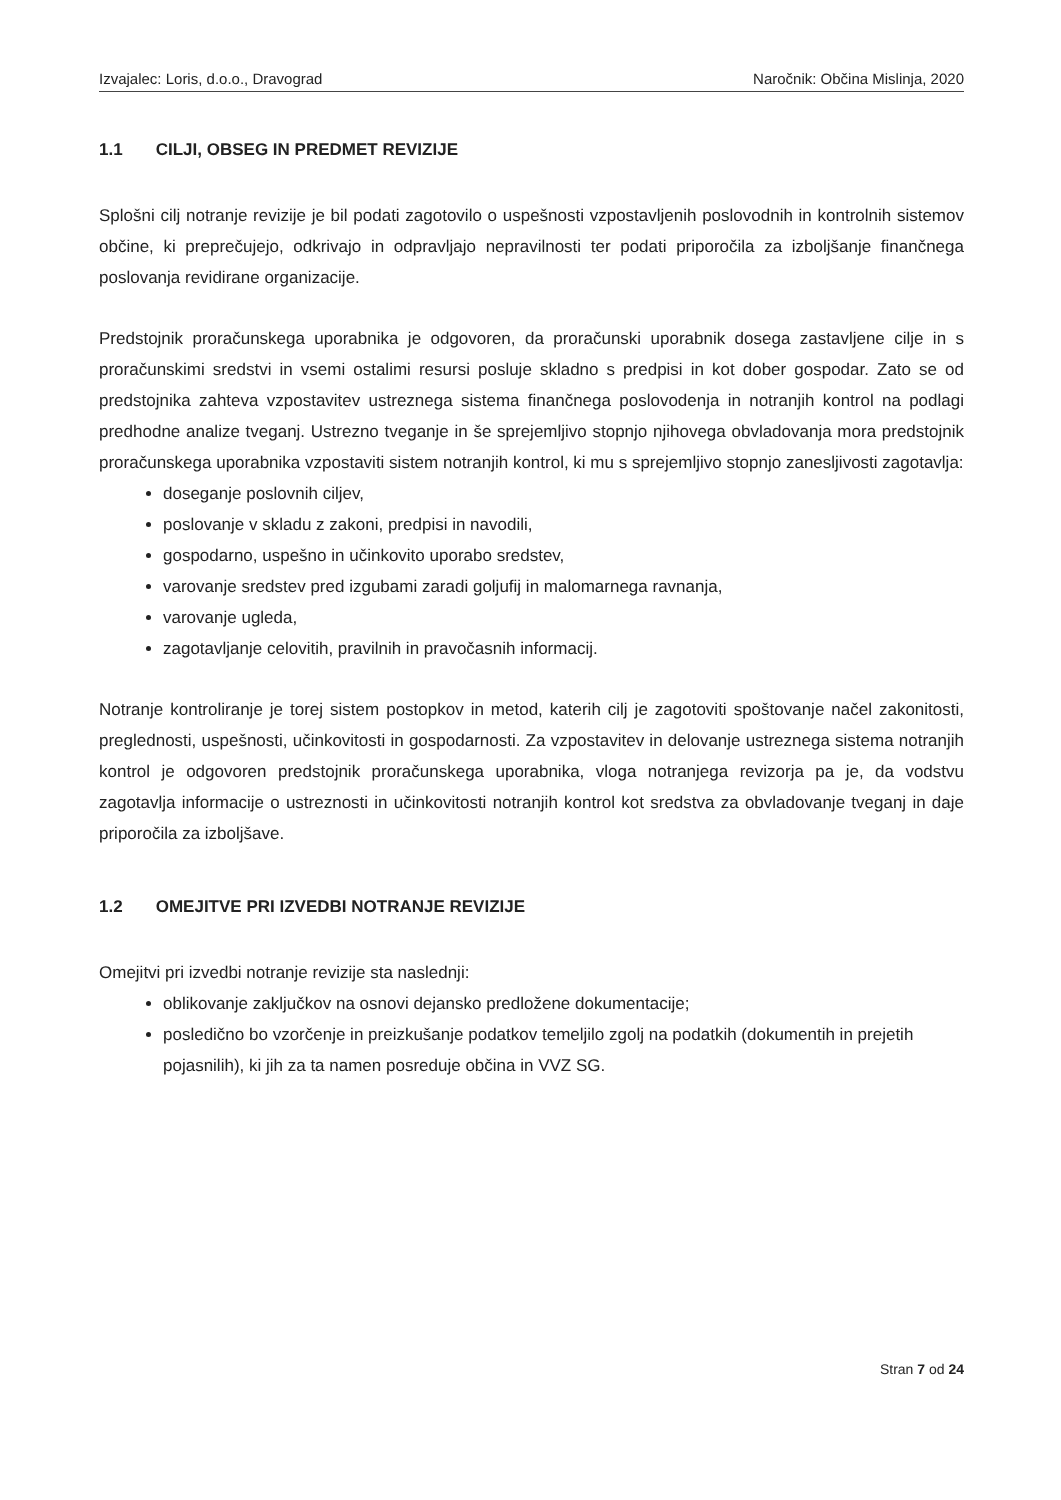Izvajalec: Loris, d.o.o., Dravograd Naročnik: Občina Mislinja, 2020
1.1 CILJI, OBSEG IN PREDMET REVIZIJE
Splošni cilj notranje revizije je bil podati zagotovilo o uspešnosti vzpostavljenih poslovodnih in kontrolnih sistemov občine, ki preprečujejo, odkrivajo in odpravljajo nepravilnosti ter podati priporočila za izboljšanje finančnega poslovanja revidirane organizacije.
Predstojnik proračunskega uporabnika je odgovoren, da proračunski uporabnik dosega zastavljene cilje in s proračunskimi sredstvi in vsemi ostalimi resursi posluje skladno s predpisi in kot dober gospodar. Zato se od predstojnika zahteva vzpostavitev ustreznega sistema finančnega poslovodenja in notranjih kontrol na podlagi predhodne analize tveganj. Ustrezno tveganje in še sprejemljivo stopnjo njihovega obvladovanja mora predstojnik proračunskega uporabnika vzpostaviti sistem notranjih kontrol, ki mu s sprejemljivo stopnjo zanesljivosti zagotavlja:
doseganje poslovnih ciljev,
poslovanje v skladu z zakoni, predpisi in navodili,
gospodarno, uspešno in učinkovito uporabo sredstev,
varovanje sredstev pred izgubami zaradi goljufij in malomarnega ravnanja,
varovanje ugleda,
zagotavljanje celovitih, pravilnih in pravočasnih informacij.
Notranje kontroliranje je torej sistem postopkov in metod, katerih cilj je zagotoviti spoštovanje načel zakonitosti, preglednosti, uspešnosti, učinkovitosti in gospodarnosti. Za vzpostavitev in delovanje ustreznega sistema notranjih kontrol je odgovoren predstojnik proračunskega uporabnika, vloga notranjega revizorja pa je, da vodstvu zagotavlja informacije o ustreznosti in učinkovitosti notranjih kontrol kot sredstva za obvladovanje tveganj in daje priporočila za izboljšave.
1.2 OMEJITVE PRI IZVEDBI NOTRANJE REVIZIJE
Omejitvi pri izvedbi notranje revizije sta naslednji:
oblikovanje zaključkov na osnovi dejansko predložene dokumentacije;
posledično bo vzorčenje in preizkušanje podatkov temeljilo zgolj na podatkih (dokumentih in prejetih pojasnilih), ki jih za ta namen posreduje občina in VVZ SG.
Stran 7 od 24